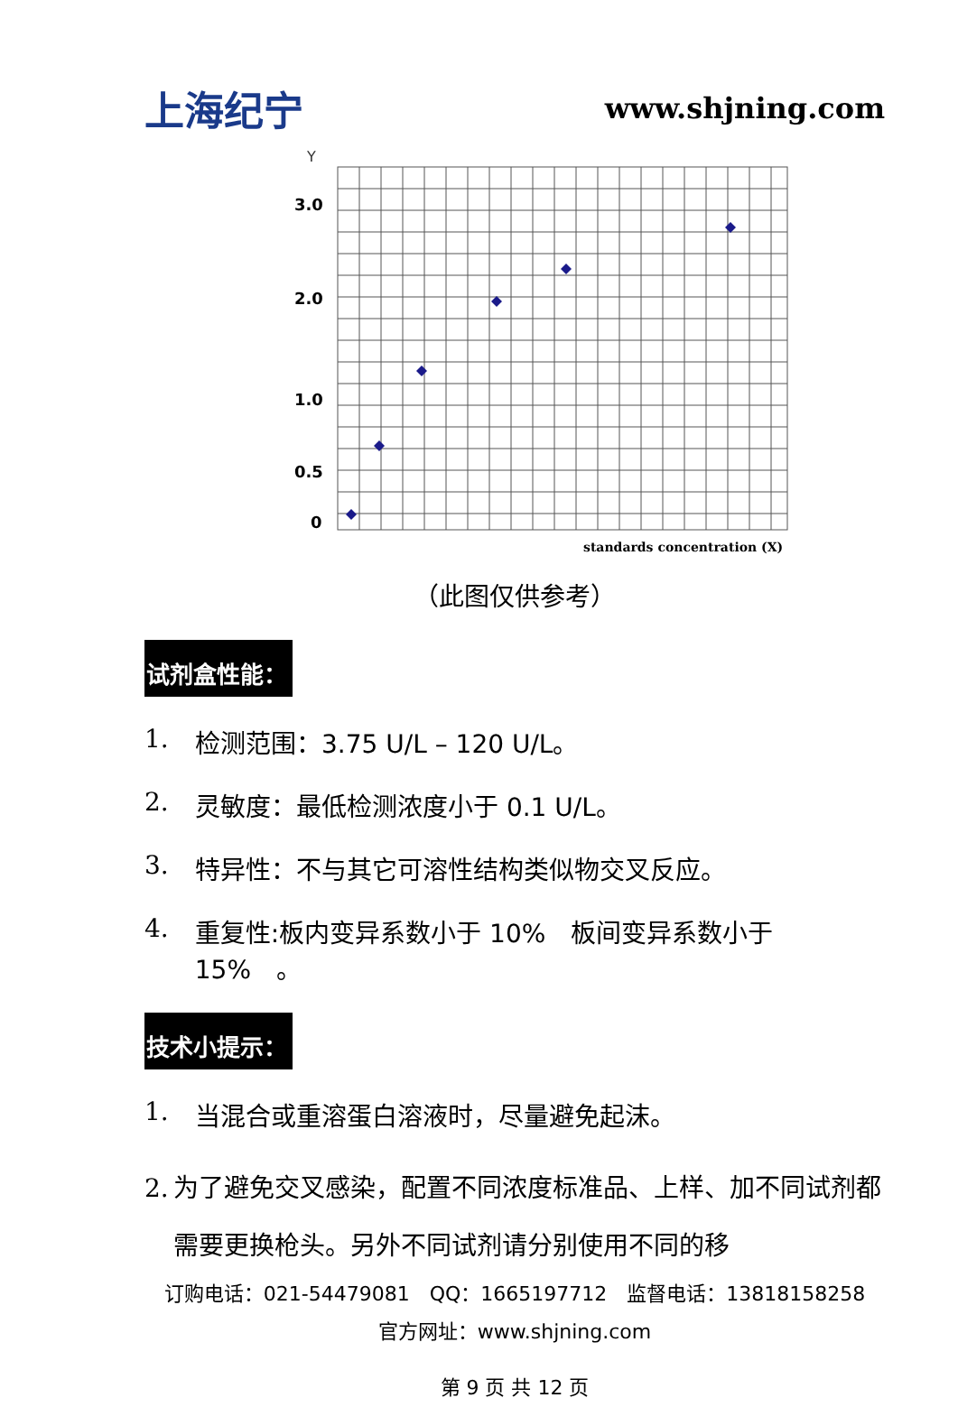上海纪宁
www.shjning.com
Y
3.0
2.0
1.0
0.5
0
standards concentration (X)
（此图仅供参考）
试剂盒性能：
1. 检测范围：3.75 U/L – 120 U/L。
2. 灵敏度：最低检测浓度小于 0.1 U/L。
3. 特异性：不与其它可溶性结构类似物交叉反应。
4. 重复性:板内变异系数小于 10%　板间变异系数小于 15%　。
技术小提示：
1. 当混合或重溶蛋白溶液时，尽量避免起沫。
2. 为了避免交叉感染，配置不同浓度标准品、上样、加不同试剂都需要更换枪头。另外不同试剂请分别使用不同的移
订购电话：021-54479081　QQ：1665197712　监督电话：13818158258
官方网址：www.shjning.com
第 9 页 共 12 页